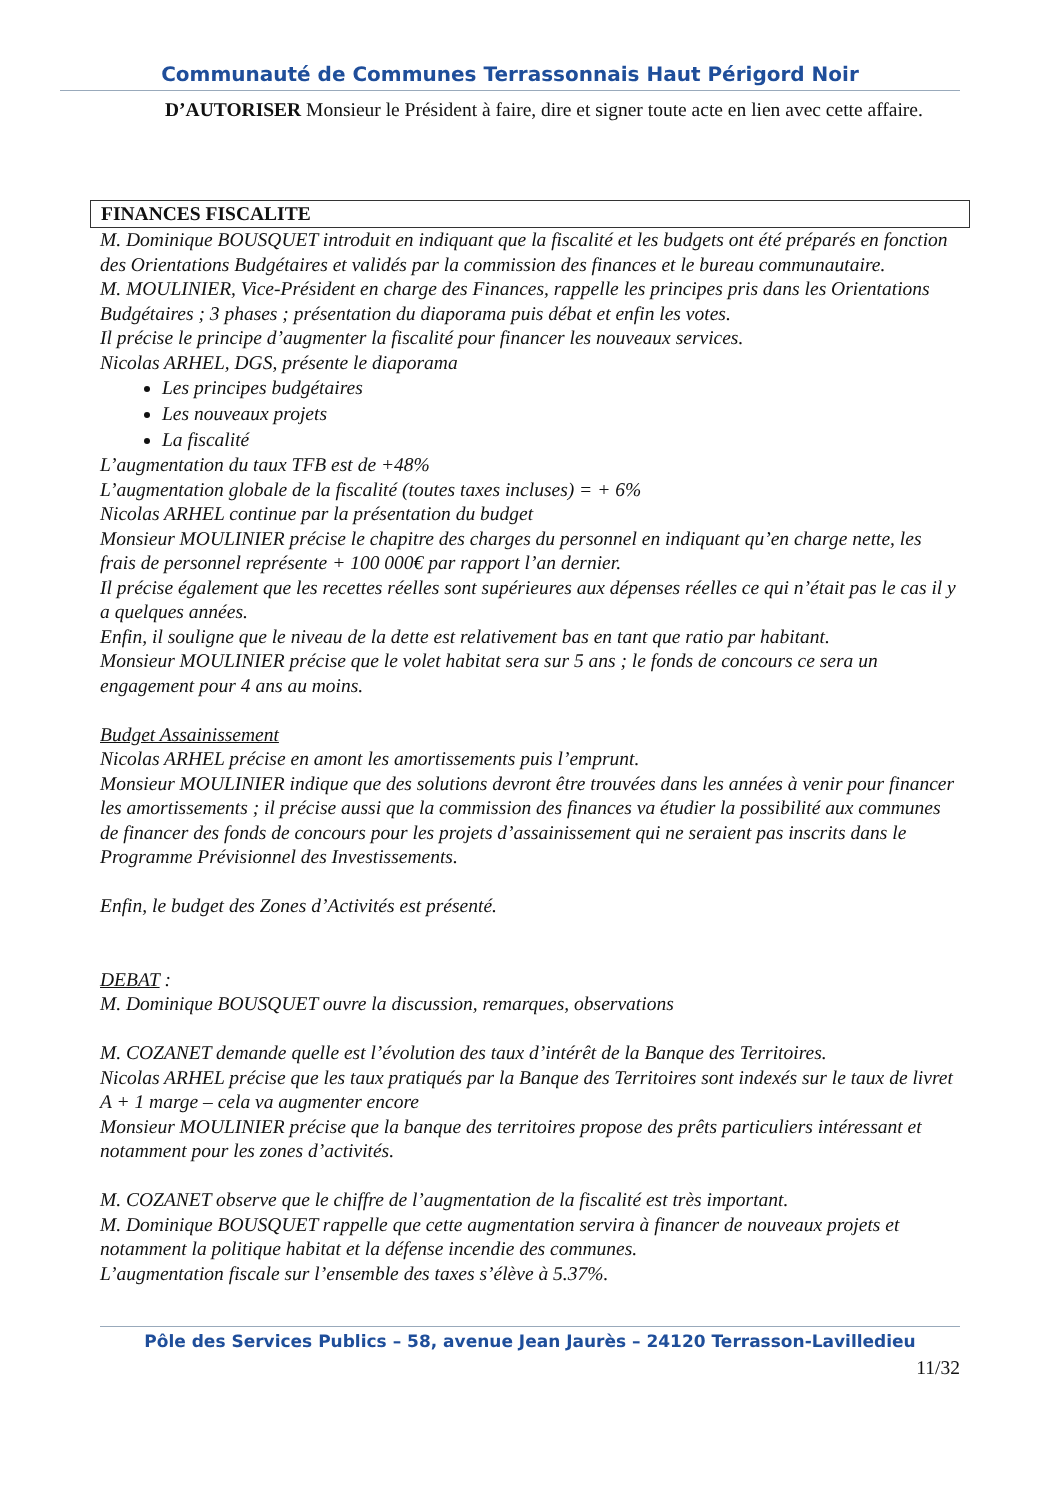Communauté de Communes Terrassonnais Haut Périgord Noir
D’AUTORISER Monsieur le Président à faire, dire et signer toute acte en lien avec cette affaire.
FINANCES FISCALITE
M. Dominique BOUSQUET introduit en indiquant que la fiscalité et les budgets ont été préparés en fonction des Orientations Budgétaires et validés par la commission des finances et le bureau communautaire.
M. MOULINIER, Vice-Président en charge des Finances, rappelle les principes pris dans les Orientations Budgétaires ; 3 phases ; présentation du diaporama puis débat et enfin les votes.
Il précise le principe d’augmenter la fiscalité pour financer les nouveaux services.
Nicolas ARHEL, DGS, présente le diaporama
Les principes budgétaires
Les nouveaux projets
La fiscalité
L’augmentation du taux TFB est de +48%
L’augmentation globale de la fiscalité (toutes taxes incluses) = + 6%
Nicolas ARHEL continue par la présentation du budget
Monsieur MOULINIER précise le chapitre des charges du personnel en indiquant qu’en charge nette, les frais de personnel représente + 100 000€ par rapport l’an dernier.
Il précise également que les recettes réelles sont supérieures aux dépenses réelles ce qui n’était pas le cas il y a quelques années.
Enfin, il souligne que le niveau de la dette est relativement bas en tant que ratio par habitant.
Monsieur MOULINIER précise que le volet habitat sera sur 5 ans ; le fonds de concours ce sera un engagement pour 4 ans au moins.
Budget Assainissement
Nicolas ARHEL précise en amont les amortissements puis l’emprunt.
Monsieur MOULINIER indique que des solutions devront être trouvées dans les années à venir pour financer les amortissements ; il précise aussi que la commission des finances va étudier la possibilité aux communes de financer des fonds de concours pour les projets d’assainissement qui ne seraient pas inscrits dans le Programme Prévisionnel des Investissements.
Enfin, le budget des Zones d’Activités est présenté.
DEBAT :
M. Dominique BOUSQUET ouvre la discussion, remarques, observations
M. COZANET demande quelle est l’évolution des taux d’intérêt de la Banque des Territoires.
Nicolas ARHEL précise que les taux pratiqués par la Banque des Territoires sont indexés sur le taux de livret A + 1 marge – cela va augmenter encore
Monsieur MOULINIER précise que la banque des territoires propose des prêts particuliers intéressant et notamment pour les zones d’activités.
M. COZANET observe que le chiffre de l’augmentation de la fiscalité est très important.
M. Dominique BOUSQUET rappelle que cette augmentation servira à financer de nouveaux projets et notamment la politique habitat et la défense incendie des communes.
L’augmentation fiscale sur l’ensemble des taxes s’élève à 5.37%.
Pôle des Services Publics – 58, avenue Jean Jaurès – 24120 Terrasson-Lavilledieu
11/32